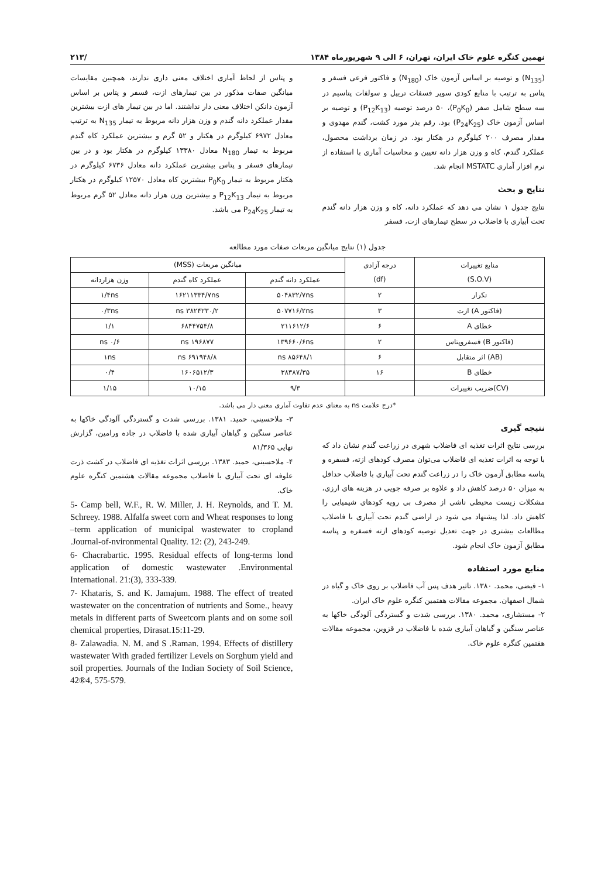نهمین کنگره علوم خاک ایران، تهران، ۶ الی ۹ شهریورماه ۱۳۸۴ /۲۱۳
(N<sub>135</sub>) و توصیه بر اساس آزمون خاک (N<sub>180</sub>) و فاکتور فرعی فسفر و پتاس به ترتیب با منابع کودی سوپر فسفات تریپل و سولفات پتاسیم در سه سطح شامل صفر (P<sub>0</sub>K<sub>0</sub>)، ۵۰ درصد توصیه (P<sub>12</sub>K<sub>13</sub>) و توصیه بر اساس آزمون خاک (P<sub>24</sub>K<sub>25</sub>) بود. رقم بذر مورد کشت، گندم مهدوی و مقدار مصرف ۲۰۰ کیلوگرم در هکتار بود. در زمان برداشت محصول، عملکرد گندم، کاه و وزن هزار دانه تعیین و محاسبات آماری با استفاده از نرم افزار آماری MSTATC انجام شد.
نتایج و بحث
نتایج جدول ۱ نشان می دهد که عملکرد دانه، کاه و وزن هزار دانه گندم تحت آبیاری با فاضلاب در سطح تیمارهای ازت، فسفر
و پتاس از لحاظ آماری اختلاف معنی داری ندارند، همچنین مقایسات میانگین صفات مذکور در بین تیمارهای ازت، فسفر و پتاس بر اساس آزمون دانکن اختلاف معنی دار نداشتند. اما در بین تیمار های ازت بیشترین مقدار عملکرد دانه گندم و وزن هزار دانه مربوط به تیمار N<sub>135</sub> به ترتیب معادل ۶۹۷۲ کیلوگرم در هکتار و ۵۲ گرم و بیشترین عملکرد کاه گندم مربوط به تیمار N<sub>180</sub> معادل ۱۳۳۸۰ کیلوگرم در هکتار بود و در بین تیمارهای فسفر و پتاس بیشترین عملکرد دانه معادل ۶۷۳۶ کیلوگرم در هکتار مربوط به تیمار P<sub>0</sub>K<sub>0</sub> بیشترین کاه معادل ۱۲۵۷۰ کیلوگرم در هکتار مربوط به تیمار P<sub>12</sub>K<sub>13</sub> و بیشترین وزن هزار دانه معادل ۵۲ گرم مربوط به تیمار P<sub>24</sub>K<sub>25</sub> می باشد.
جدول (۱) نتایج میانگین مربعات صفات مورد مطالعه
| منابع تغییرات (S.O.V) | درجه آزادی (df) | میانگین مربعات (MSS) | | |
| --- | --- | --- | --- | --- |
| | | عملکرد دانه گندم | عملکرد کاه گندم | وزن هزاردانه |
| تکرار | ۲ | ۵۰۴۸۳۲/۷ns | ۱۶۲۱۱۳۳۴/۷ns | ۱/۴ns |
| (فاکتور A) ازت | ۳ | ۵۰۷۷۱۶/۲ns | ۳۸۲۴۲۳۰/۲ ns | ۰/۳ns |
| خطای A | ۶ | ۲۱۱۶۱۲/۶ | ۶۸۴۴۷۵۴/۸ | ۱/۱ |
| (فاکتور B) فسفروپتاس | ۲ | ۱۳۹۶۶۰/۶ns | ۱۹۶۸۷۷ ns | ۰/۶ ns |
| (AB) اثر متقابل | ۶ | ۸۵۶۴۸/۱ ns | ۶۹۱۹۴۸/۸ ns | ۱ns |
| خطای B | ۱۶ | ۳۸۳۸۷/۳۵ | ۱۶۰۶۵۱۲/۳ | ۰/۴ |
| (CV)ضریب تغییرات | | ۹/۳ | ۱۰/۱۵ | ۱/۱۵ |
*درج علامت ns به معنای عدم تفاوت آماری معنی دار می باشد.
نتیجه گیری
بررسی نتایج اثرات تغذیه ای فاضلاب شهری در زراعت گندم نشان داد که با توجه به اثرات تغذیه ای فاضلاب می‌توان مصرف کودهای ازته، فسفره و پتاسه مطابق آزمون خاک را در زراعت گندم تحت آبیاری با فاضلاب حداقل به میزان ۵۰ درصد کاهش داد و علاوه بر صرفه جویی در هزینه های ارزی، مشکلات زیست محیطی ناشی از مصرف بی رویه کودهای شیمیایی را کاهش داد. لذا پیشنهاد می شود در اراضی گندم تحت آبیاری با فاضلاب مطالعات بیشتری در جهت تعدیل توصیه کودهای ازته فسفره و پتاسه مطابق آزمون خاک انجام شود.
منابع مورد استفاده
۱- فیضی، محمد. ۱۳۸۰. تاثیر هدف پس آب فاضلاب بر روی خاک و گیاه در شمال اصفهان. مجموعه مقالات هفتمین کنگره علوم خاک ایران.
۲- مستشاری، محمد. ۱۳۸۰. بررسی شدت و گستردگی آلودگی خاکها به عناصر سنگین و گیاهان آبیاری شده با فاضلاب در قزوین، مجموعه مقالات هفتمین کنگره علوم خاک.
۳- ملاحسینی، حمید. ۱۳۸۱. بررسی شدت و گستردگی آلودگی خاکها به عناصر سنگین و گیاهان آبیاری شده با فاضلاب در جاده ورامین، گزارش نهایی ۸۱/۳۶۵
۴- ملاحسینی، حمید. ۱۳۸۳. بررسی اثرات تغذیه ای فاضلاب در کشت ذرت علوفه ای تحت آبیاری با فاضلاب مجموعه مقالات هشتمین کنگره علوم خاک.
5- Camp bell, W.F., R. W. Miller, J. H. Reynolds, and T. M. Schreey. 1988. Alfalfa sweet corn and Wheat responses to long –term application of municipal wastewater to cropland .Journal-of-nvironmental Quality. 12: (2), 243-249.
6- Chacrabartic. 1995. Residual effects of long-terms lond application of domestic wastewater .Environmental International. 21:(3), 333-339.
7- Khataris, S. and K. Jamajum. 1988. The effect of treated wastewater on the concentration of nutrients and Some., heavy metals in different parts of Sweetcorn plants and on some soil chemical properties, Dirasat.15:11-29.
8- Zalawadia. N. M. and S .Raman. 1994. Effects of distillery wastewater With graded fertilizer Levels on Sorghum yield and soil properties. Journals of the Indian Society of Soil Science, 42®4, 575-579.